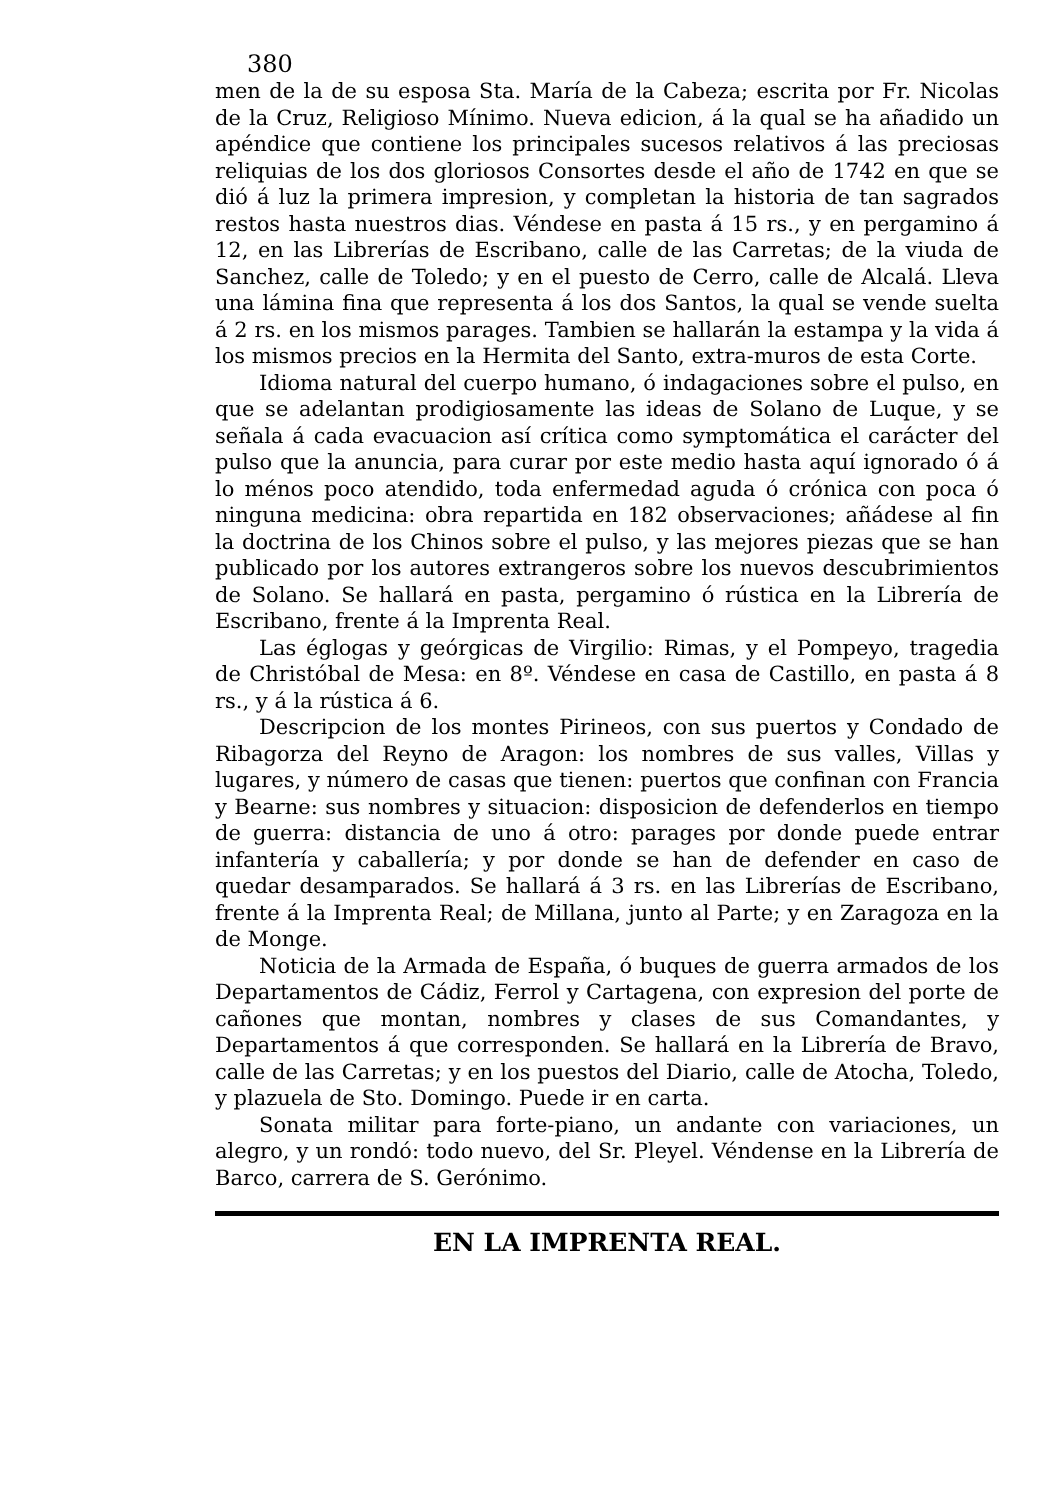380
men de la de su esposa Sta. María de la Cabeza; escrita por Fr. Nicolas de la Cruz, Religioso Mínimo. Nueva edicion, á la qual se ha añadido un apéndice que contiene los principales sucesos relativos á las preciosas reliquias de los dos gloriosos Consortes desde el año de 1742 en que se dió á luz la primera impresion, y completan la historia de tan sagrados restos hasta nuestros dias. Véndese en pasta á 15 rs., y en pergamino á 12, en las Librerías de Escribano, calle de las Carretas; de la viuda de Sanchez, calle de Toledo; y en el puesto de Cerro, calle de Alcalá. Lleva una lámina fina que representa á los dos Santos, la qual se vende suelta á 2 rs. en los mismos parages. Tambien se hallarán la estampa y la vida á los mismos precios en la Hermita del Santo, extra-muros de esta Corte.
Idioma natural del cuerpo humano, ó indagaciones sobre el pulso, en que se adelantan prodigiosamente las ideas de Solano de Luque, y se señala á cada evacuacion así crítica como symptomática el carácter del pulso que la anuncia, para curar por este medio hasta aquí ignorado ó á lo ménos poco atendido, toda enfermedad aguda ó crónica con poca ó ninguna medicina: obra repartida en 182 observaciones; añádese al fin la doctrina de los Chinos sobre el pulso, y las mejores piezas que se han publicado por los autores extrangeros sobre los nuevos descubrimientos de Solano. Se hallará en pasta, pergamino ó rústica en la Librería de Escribano, frente á la Imprenta Real.
Las églogas y geórgicas de Virgilio: Rimas, y el Pompeyo, tragedia de Christóbal de Mesa: en 8º. Véndese en casa de Castillo, en pasta á 8 rs., y á la rústica á 6.
Descripcion de los montes Pirineos, con sus puertos y Condado de Ribagorza del Reyno de Aragon: los nombres de sus valles, Villas y lugares, y número de casas que tienen: puertos que confinan con Francia y Bearne: sus nombres y situacion: disposicion de defenderlos en tiempo de guerra: distancia de uno á otro: parages por donde puede entrar infantería y caballería; y por donde se han de defender en caso de quedar desamparados. Se hallará á 3 rs. en las Librerías de Escribano, frente á la Imprenta Real; de Millana, junto al Parte; y en Zaragoza en la de Monge.
Noticia de la Armada de España, ó buques de guerra armados de los Departamentos de Cádiz, Ferrol y Cartagena, con expresion del porte de cañones que montan, nombres y clases de sus Comandantes, y Departamentos á que corresponden. Se hallará en la Librería de Bravo, calle de las Carretas; y en los puestos del Diario, calle de Atocha, Toledo, y plazuela de Sto. Domingo. Puede ir en carta.
Sonata militar para forte-piano, un andante con variaciones, un alegro, y un rondó: todo nuevo, del Sr. Pleyel. Véndense en la Librería de Barco, carrera de S. Gerónimo.
EN LA IMPRENTA REAL.